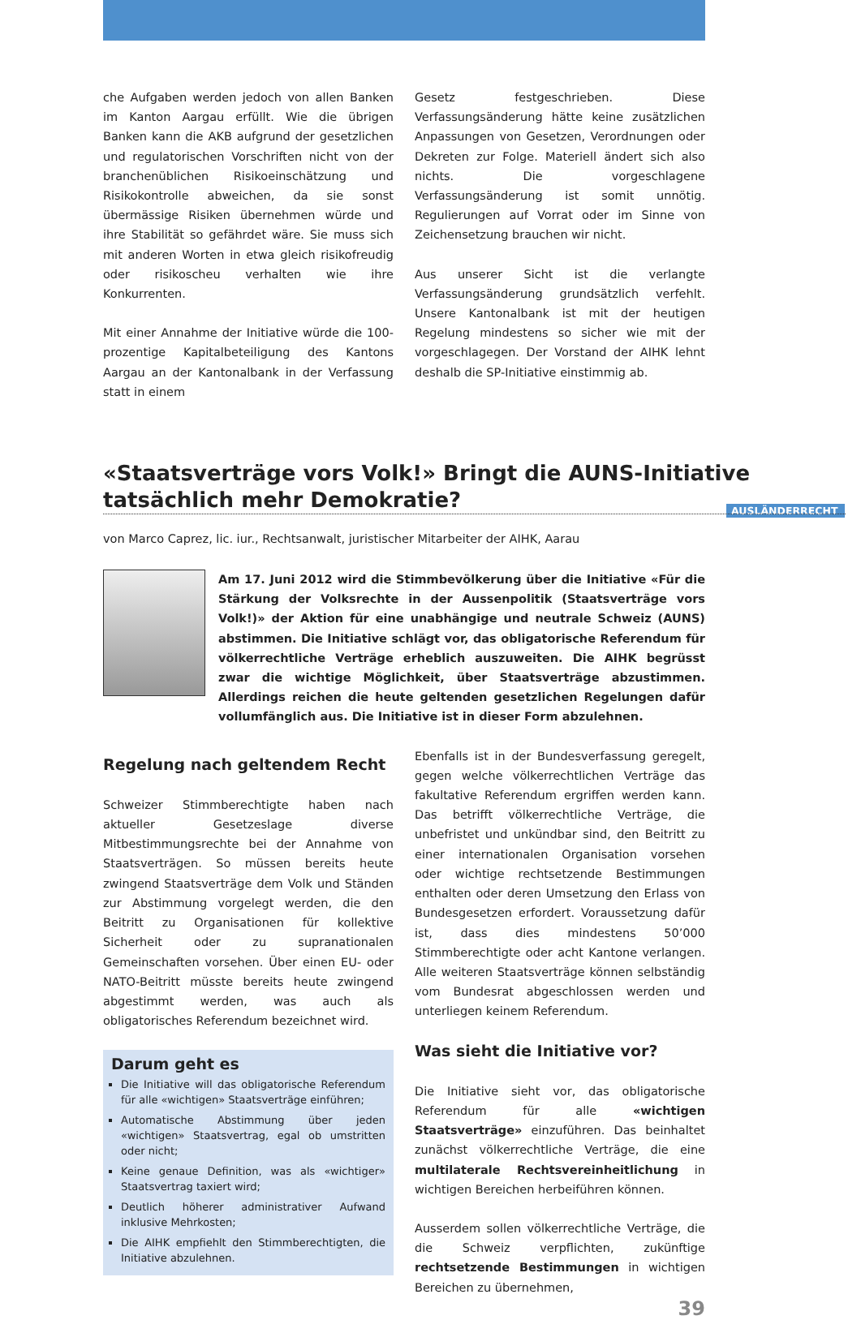AUSLÄNDERRECHT
che Aufgaben werden jedoch von allen Banken im Kanton Aargau erfüllt. Wie die übrigen Banken kann die AKB aufgrund der gesetzlichen und regulatorischen Vorschriften nicht von der branchenüblichen Risikoeinschätzung und Risikokontrolle abweichen, da sie sonst übermässige Risiken übernehmen würde und ihre Stabilität so gefährdet wäre. Sie muss sich mit anderen Worten in etwa gleich risikofreudig oder risikoscheu verhalten wie ihre Konkurrenten.
Mit einer Annahme der Initiative würde die 100-prozentige Kapitalbeteiligung des Kantons Aargau an der Kantonalbank in der Verfassung statt in einem
Gesetz festgeschrieben. Diese Verfassungsänderung hätte keine zusätzlichen Anpassungen von Gesetzen, Verordnungen oder Dekreten zur Folge. Materiell ändert sich also nichts. Die vorgeschlagene Verfassungsänderung ist somit unnötig. Regulierungen auf Vorrat oder im Sinne von Zeichensetzung brauchen wir nicht.
Aus unserer Sicht ist die verlangte Verfassungsänderung grundsätzlich verfehlt. Unsere Kantonalbank ist mit der heutigen Regelung mindestens so sicher wie mit der vorgeschlagegen. Der Vorstand der AIHK lehnt deshalb die SP-Initiative einstimmig ab.
«Staatsverträge vors Volk!» Bringt die AUNS-Initiative tatsächlich mehr Demokratie?
von Marco Caprez, lic. iur., Rechtsanwalt, juristischer Mitarbeiter der AIHK, Aarau
Am 17. Juni 2012 wird die Stimmbevölkerung über die Initiative «Für die Stärkung der Volksrechte in der Aussenpolitik (Staatsverträge vors Volk!)» der Aktion für eine unabhängige und neutrale Schweiz (AUNS) abstimmen. Die Initiative schlägt vor, das obligatorische Referendum für völkerrechtliche Verträge erheblich auszuweiten. Die AIHK begrüsst zwar die wichtige Möglichkeit, über Staatsverträge abzustimmen. Allerdings reichen die heute geltenden gesetzlichen Regelungen dafür vollumfänglich aus. Die Initiative ist in dieser Form abzulehnen.
Regelung nach geltendem Recht
Schweizer Stimmberechtigte haben nach aktueller Gesetzeslage diverse Mitbestimmungsrechte bei der Annahme von Staatsverträgen. So müssen bereits heute zwingend Staatsverträge dem Volk und Ständen zur Abstimmung vorgelegt werden, die den Beitritt zu Organisationen für kollektive Sicherheit oder zu supranationalen Gemeinschaften vorsehen. Über einen EU- oder NATO-Beitritt müsste bereits heute zwingend abgestimmt werden, was auch als obligatorisches Referendum bezeichnet wird.
Darum geht es
Die Initiative will das obligatorische Referendum für alle «wichtigen» Staatsverträge einführen;
Automatische Abstimmung über jeden «wichtigen» Staatsvertrag, egal ob umstritten oder nicht;
Keine genaue Definition, was als «wichtiger» Staatsvertrag taxiert wird;
Deutlich höherer administrativer Aufwand inklusive Mehrkosten;
Die AIHK empfiehlt den Stimmberechtigten, die Initiative abzulehnen.
Ebenfalls ist in der Bundesverfassung geregelt, gegen welche völkerrechtlichen Verträge das fakultative Referendum ergriffen werden kann. Das betrifft völkerrechtliche Verträge, die unbefristet und unkündbar sind, den Beitritt zu einer internationalen Organisation vorsehen oder wichtige rechtsetzende Bestimmungen enthalten oder deren Umsetzung den Erlass von Bundesgesetzen erfordert. Voraussetzung dafür ist, dass dies mindestens 50’000 Stimmberechtigte oder acht Kantone verlangen. Alle weiteren Staatsverträge können selbständig vom Bundesrat abgeschlossen werden und unterliegen keinem Referendum.
Was sieht die Initiative vor?
Die Initiative sieht vor, das obligatorische Referendum für alle «wichtigen Staatsverträge» einzuführen. Das beinhaltet zunächst völkerrechtliche Verträge, die eine multilaterale Rechtsvereinheitlichung in wichtigen Bereichen herbeiführen können.
Ausserdem sollen völkerrechtliche Verträge, die die Schweiz verpflichten, zukünftige rechtsetzende Bestimmungen in wichtigen Bereichen zu übernehmen,
39